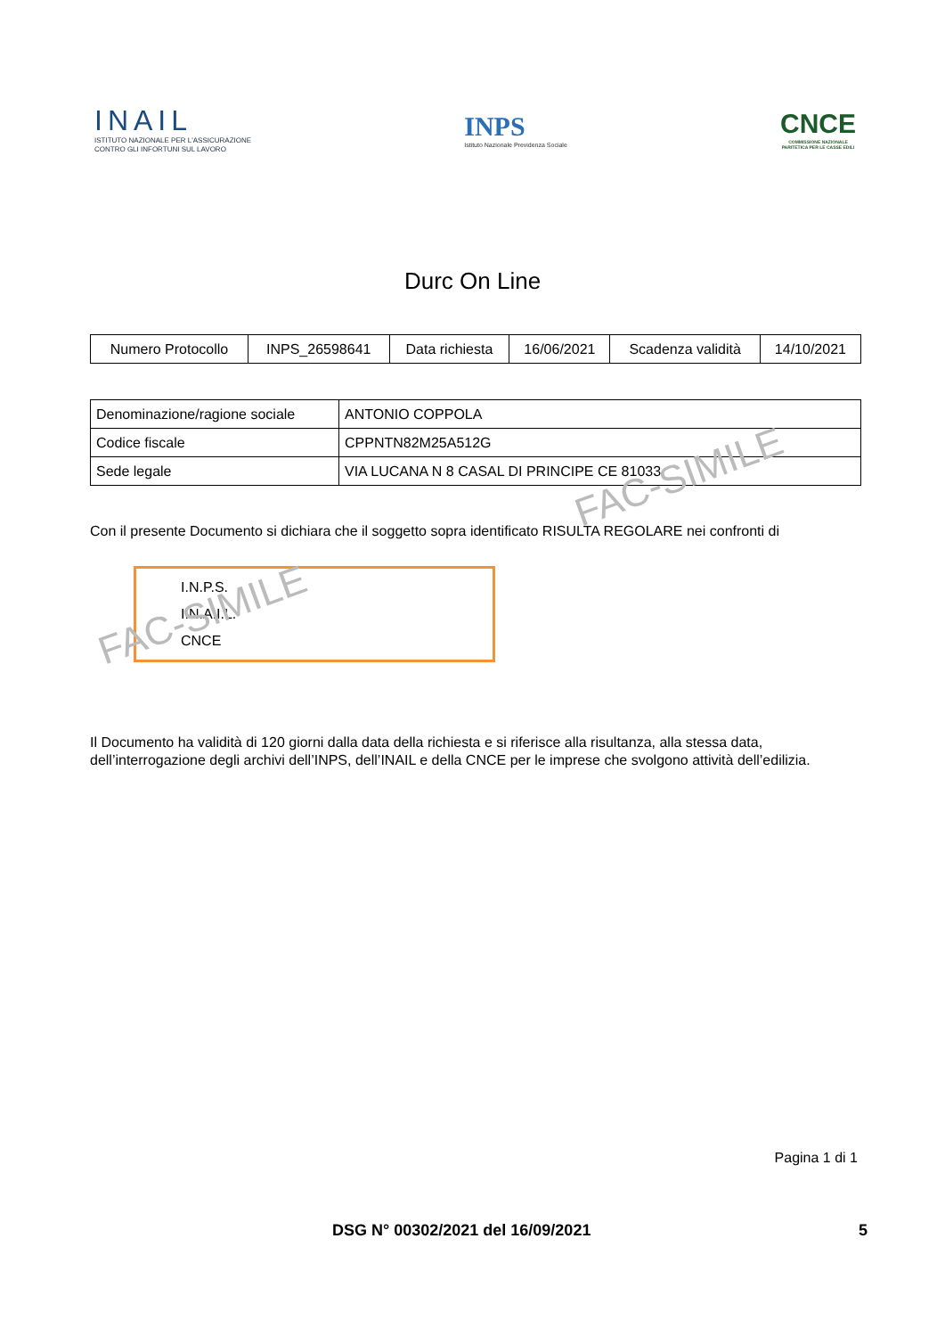INAIL
ISTITUTO NAZIONALE PER L'ASSICURAZIONE
CONTRO GLI INFORTUNI SUL LAVORO
INPS
Istituto Nazionale Previdenza Sociale
CNCE
COMMISSIONE NAZIONALE
PARITETICA PER LE CASSE EDILI
Durc On Line
| Numero Protocollo | INPS_26598641 | Data richiesta | 16/06/2021 | Scadenza validità | 14/10/2021 |
| Denominazione/ragione sociale | ANTONIO COPPOLA |
| Codice fiscale | CPPNTN82M25A512G |
| Sede legale | VIA LUCANA N 8 CASAL DI PRINCIPE CE 81033 |
Con il presente Documento si dichiara che il soggetto sopra identificato RISULTA REGOLARE nei confronti di
I.N.P.S.
I.N.A.I.L.
CNCE
Il Documento ha validità di 120 giorni dalla data della richiesta e si riferisce alla risultanza, alla stessa data, dell’interrogazione degli archivi dell’INPS, dell’INAIL e della CNCE per le imprese che svolgono attività dell’edilizia.
Pagina 1 di 1
DSG N° 00302/2021 del 16/09/2021 5
FAC-SIMILE
FAC-SIMILE